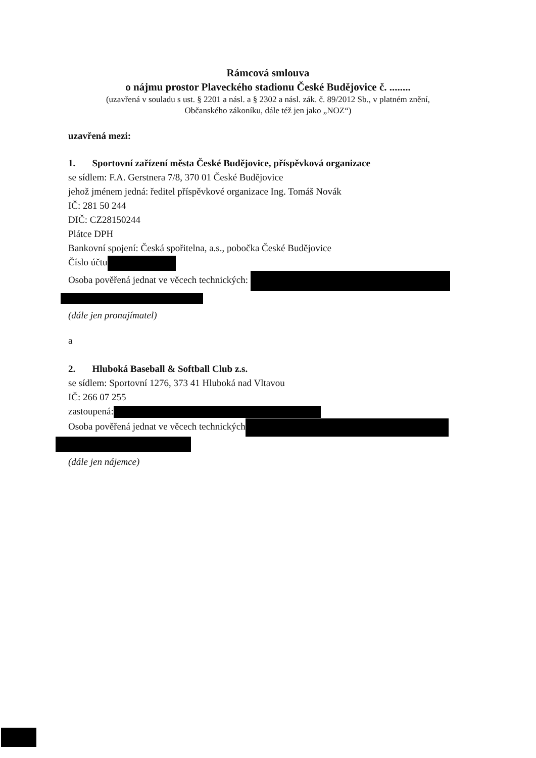Rámcová smlouva
o nájmu prostor Plaveckého stadionu České Budějovice č. ........
(uzavřená v souladu s ust. § 2201 a násl. a § 2302 a násl. zák. č. 89/2012 Sb., v platném znění,
Občanského zákoníku, dále též jen jako „NOZ“)
uzavřená mezi:
1. Sportovní zařízení města České Budějovice, příspěvková organizace
se sídlem: F.A. Gerstnera 7/8, 370 01 České Budějovice
jehož jménem jedná: ředitel příspěvkové organizace Ing. Tomáš Novák
IČ: 281 50 244
DIČ: CZ28150244
Plátce DPH
Bankovní spojení: Česká spořitelna, a.s., pobočka České Budějovice
Číslo účtu
Osoba pověřená jednat ve věcech technických:
(dále jen pronajímatel)
a
2. Hluboká Baseball & Softball Club z.s.
se sídlem: Sportovní 1276, 373 41 Hluboká nad Vltavou
IČ: 266 07 255
zastoupená:
Osoba pověřená jednat ve věcech technických
(dále jen nájemce)